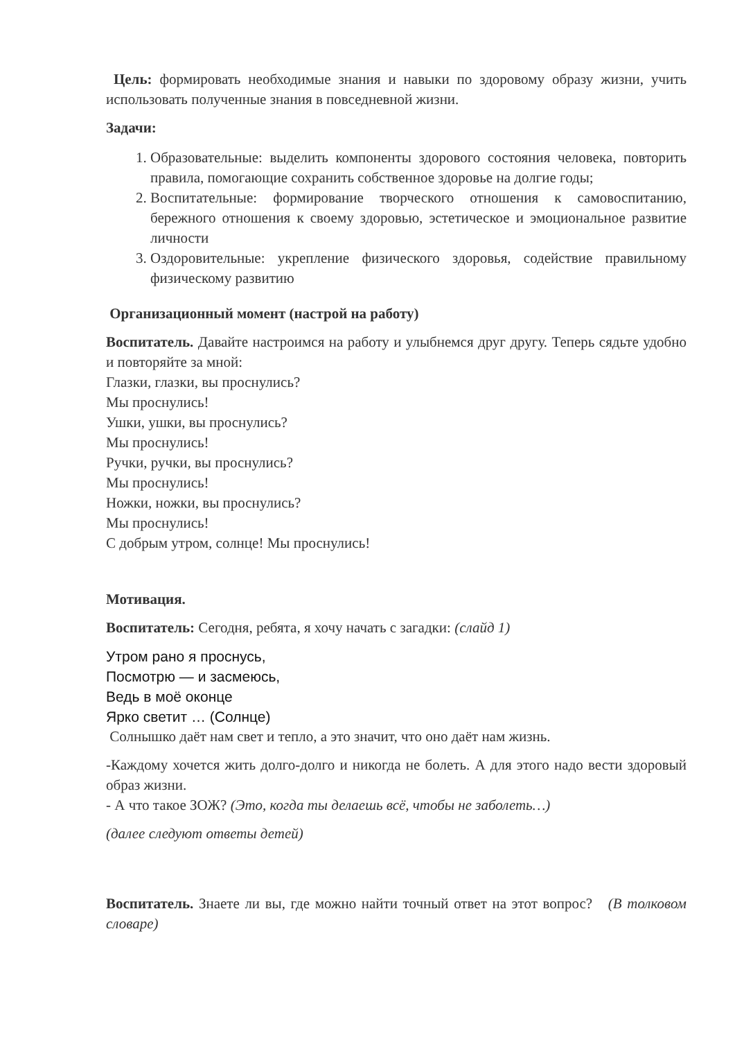Цель: формировать необходимые знания и навыки по здоровому образу жизни, учить использовать полученные знания в повседневной жизни.
Задачи:
1. Образовательные: выделить компоненты здорового состояния человека, повторить правила, помогающие сохранить собственное здоровье на долгие годы;
2. Воспитательные: формирование творческого отношения к самовоспитанию, бережного отношения к своему здоровью, эстетическое и эмоциональное развитие личности
3. Оздоровительные: укрепление физического здоровья, содействие правильному физическому развитию
Организационный момент (настрой на работу)
Воспитатель. Давайте настроимся на работу и улыбнемся друг другу. Теперь сядьте удобно и повторяйте за мной:
Глазки, глазки, вы проснулись?
Мы проснулись!
Ушки, ушки, вы проснулись?
Мы проснулись!
Ручки, ручки, вы проснулись?
Мы проснулись!
Ножки, ножки, вы проснулись?
Мы проснулись!
С добрым утром, солнце! Мы проснулись!
Мотивация.
Воспитатель: Сегодня, ребята, я хочу начать с загадки: (слайд 1)
Утром рано я проснусь,
Посмотрю — и засмеюсь,
Ведь в моё оконце
Ярко светит … (Солнце)
Солнышко даёт нам свет и тепло, а это значит, что оно даёт нам жизнь.
-Каждому хочется жить долго-долго и никогда не болеть. А для этого надо вести здоровый образ жизни.
- А что такое ЗОЖ? (Это, когда ты делаешь всё, чтобы не заболеть…)
(далее следуют ответы детей)
Воспитатель. Знаете ли вы, где можно найти точный ответ на этот вопрос? (В толковом словаре)